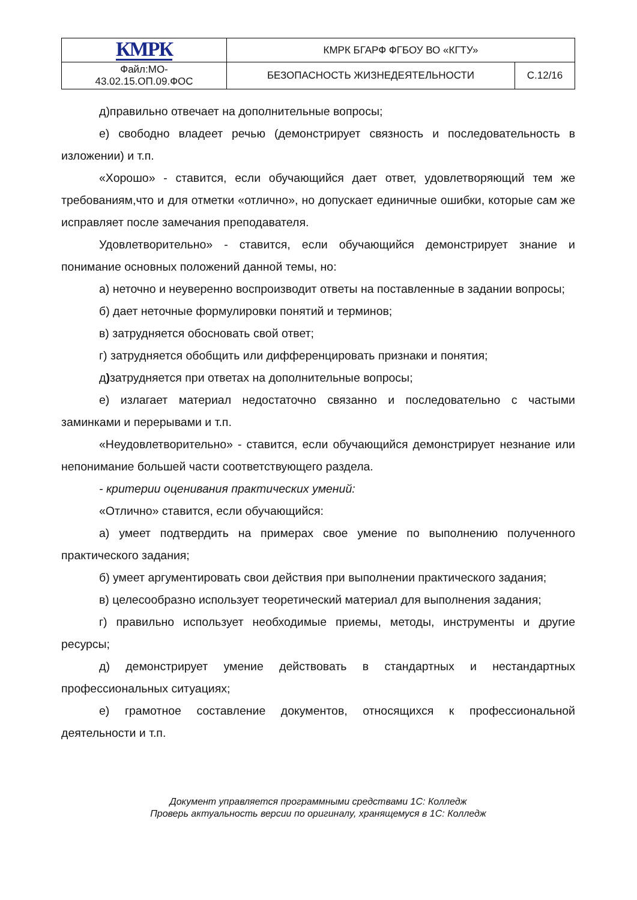| КМРК | КМРК БГАРФ ФГБОУ ВО «КГТУ» | |
| Файл:МО- 43.02.15.ОП.09.ФОС | БЕЗОПАСНОСТЬ ЖИЗНЕДЕЯТЕЛЬНОСТИ | С.12/16 |
д)правильно отвечает на дополнительные вопросы;
е) свободно владеет речью (демонстрирует связность и последовательность в изложении) и т.п.
«Хорошо» - ставится, если обучающийся дает ответ, удовлетворяющий тем же требованиям,что и для отметки «отлично», но допускает единичные ошибки, которые сам же исправляет после замечания преподавателя.
Удовлетворительно» - ставится, если обучающийся демонстрирует знание и понимание основных положений данной темы, но:
а) неточно и неуверенно воспроизводит ответы на поставленные в задании вопросы;
б) дает неточные формулировки понятий и терминов;
в) затрудняется обосновать свой ответ;
г) затрудняется обобщить или дифференцировать признаки и понятия;
д) затрудняется при ответах на дополнительные вопросы;
е) излагает материал недостаточно связанно и последовательно с частыми заминками и перерывами и т.п.
«Неудовлетворительно» - ставится, если обучающийся демонстрирует незнание или непонимание большей части соответствующего раздела.
- критерии оценивания практических умений:
«Отлично» ставится, если обучающийся:
а) умеет подтвердить на примерах свое умение по выполнению полученного практического задания;
б) умеет аргументировать свои действия при выполнении практического задания;
в) целесообразно использует теоретический материал для выполнения задания;
г) правильно использует необходимые приемы, методы, инструменты и другие ресурсы;
д) демонстрирует умение действовать в стандартных и нестандартных профессиональных ситуациях;
е) грамотное составление документов, относящихся к профессиональной деятельности и т.п.
Документ управляется программными средствами 1С: Колледж
Проверь актуальность версии по оригиналу, хранящемуся в 1С: Колледж